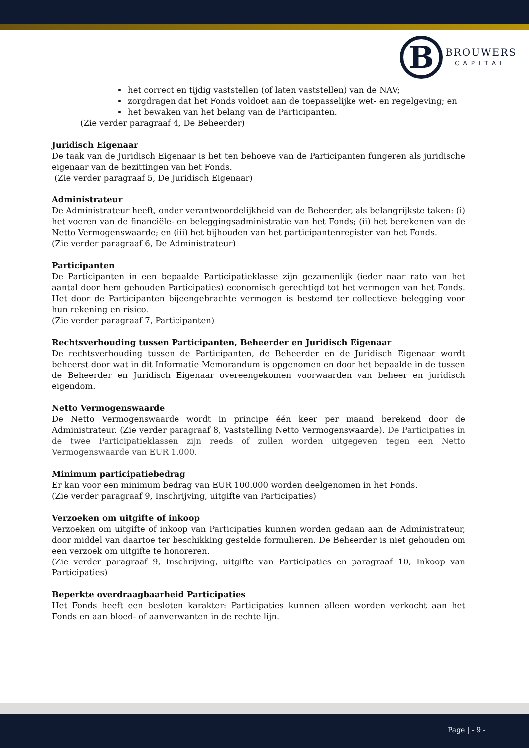B BROUWERS
CAPITAL
het correct en tijdig vaststellen (of laten vaststellen) van de NAV;
zorgdragen dat het Fonds voldoet aan de toepasselijke wet- en regelgeving; en
het bewaken van het belang van de Participanten.
(Zie verder paragraaf 4, De Beheerder)
Juridisch Eigenaar
De taak van de Juridisch Eigenaar is het ten behoeve van de Participanten fungeren als juridische eigenaar van de bezittingen van het Fonds.
(Zie verder paragraaf 5, De Juridisch Eigenaar)
Administrateur
De Administrateur heeft, onder verantwoordelijkheid van de Beheerder, als belangrijkste taken: (i) het voeren van de financiële- en beleggingsadministratie van het Fonds; (ii) het berekenen van de Netto Vermogenswaarde; en (iii) het bijhouden van het participantenregister van het Fonds.
(Zie verder paragraaf 6, De Administrateur)
Participanten
De Participanten in een bepaalde Participatieklasse zijn gezamenlijk (ieder naar rato van het aantal door hem gehouden Participaties) economisch gerechtigd tot het vermogen van het Fonds. Het door de Participanten bijeengebrachte vermogen is bestemd ter collectieve belegging voor hun rekening en risico.
(Zie verder paragraaf 7, Participanten)
Rechtsverhouding tussen Participanten, Beheerder en Juridisch Eigenaar
De rechtsverhouding tussen de Participanten, de Beheerder en de Juridisch Eigenaar wordt beheerst door wat in dit Informatie Memorandum is opgenomen en door het bepaalde in de tussen de Beheerder en Juridisch Eigenaar overeengekomen voorwaarden van beheer en juridisch eigendom.
Netto Vermogenswaarde
De Netto Vermogenswaarde wordt in principe één keer per maand berekend door de Administrateur. (Zie verder paragraaf 8, Vaststelling Netto Vermogenswaarde). De Participaties in de twee Participatieklassen zijn reeds of zullen worden uitgegeven tegen een Netto Vermogenswaarde van EUR 1.000.
Minimum participatiebedrag
Er kan voor een minimum bedrag van EUR 100.000 worden deelgenomen in het Fonds.
(Zie verder paragraaf 9, Inschrijving, uitgifte van Participaties)
Verzoeken om uitgifte of inkoop
Verzoeken om uitgifte of inkoop van Participaties kunnen worden gedaan aan de Administrateur, door middel van daartoe ter beschikking gestelde formulieren. De Beheerder is niet gehouden om een verzoek om uitgifte te honoreren.
(Zie verder paragraaf 9, Inschrijving, uitgifte van Participaties en paragraaf 10, Inkoop van Participaties)
Beperkte overdraagbaarheid Participaties
Het Fonds heeft een besloten karakter: Participaties kunnen alleen worden verkocht aan het Fonds en aan bloed- of aanverwanten in de rechte lijn.
Page | - 9 -